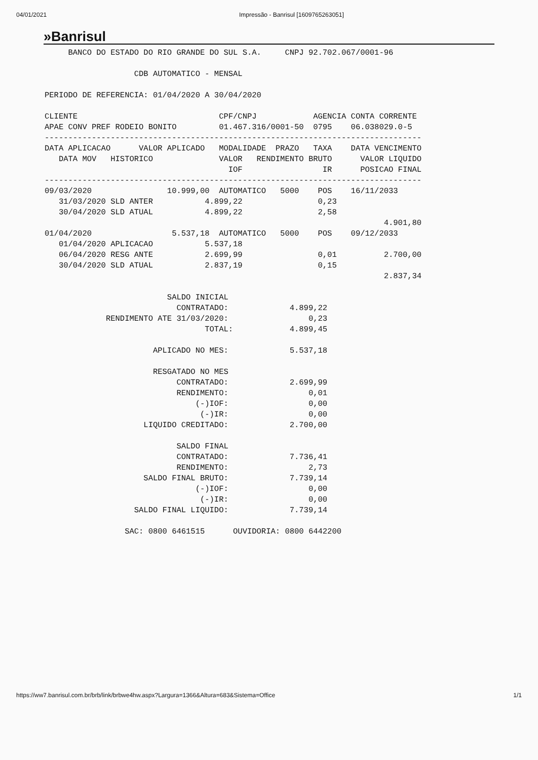04/01/2021 Impressão - Banrisul [1609765263051]
»Banrisul
     BANCO DO ESTADO DO RIO GRANDE DO SUL S.A.     CNPJ 92.702.067/0001-96

                   CDB AUTOMATICO - MENSAL

PERIODO DE REFERENCIA: 01/04/2020 A 30/04/2020

CLIENTE                              CPF/CNPJ            AGENCIA CONTA CORRENTE
APAE CONV PREF RODEIO BONITO         01.467.316/0001-50  0795    06.038029.0-5
--------------------------------------------------------------------------------
DATA APLICACAO      VALOR APLICADO   MODALIDADE  PRAZO   TAXA    DATA VENCIMENTO
   DATA MOV   HISTORICO              VALOR   RENDIMENTO BRUTO      VALOR LIQUIDO
                                       IOF                 IR      POSICAO FINAL
--------------------------------------------------------------------------------
09/03/2020                10.999,00  AUTOMATICO   5000    POS    16/11/2033
   31/03/2020 SLD ANTER           4.899,22                0,23
   30/04/2020 SLD ATUAL           4.899,22                2,58
                                                                        4.901,80
01/04/2020                 5.537,18  AUTOMATICO   5000    POS    09/12/2033
   01/04/2020 APLICACAO           5.537,18
   06/04/2020 RESG ANTE           2.699,99                0,01          2.700,00
   30/04/2020 SLD ATUAL           2.837,19                0,15
                                                                        2.837,34

                          SALDO INICIAL
                            CONTRATADO:             4.899,22
             RENDIMENTO ATE 31/03/2020:                 0,23
                                  TOTAL:            4.899,45

                       APLICADO NO MES:             5.537,18

                       RESGATADO NO MES
                            CONTRATADO:             2.699,99
                            RENDIMENTO:                 0,01
                                (-)IOF:                 0,00
                                 (-)IR:                 0,00
                     LIQUIDO CREDITADO:             2.700,00

                            SALDO FINAL
                            CONTRATADO:             7.736,41
                            RENDIMENTO:                 2,73
                     SALDO FINAL BRUTO:             7.739,14
                                (-)IOF:                 0,00
                                 (-)IR:                 0,00
                   SALDO FINAL LIQUIDO:             7.739,14

                 SAC: 0800 6461515      OUVIDORIA: 0800 6442200
https://ww7.banrisul.com.br/brb/link/brbwe4hw.aspx?Largura=1366&Altura=683&Sistema=Office 1/1